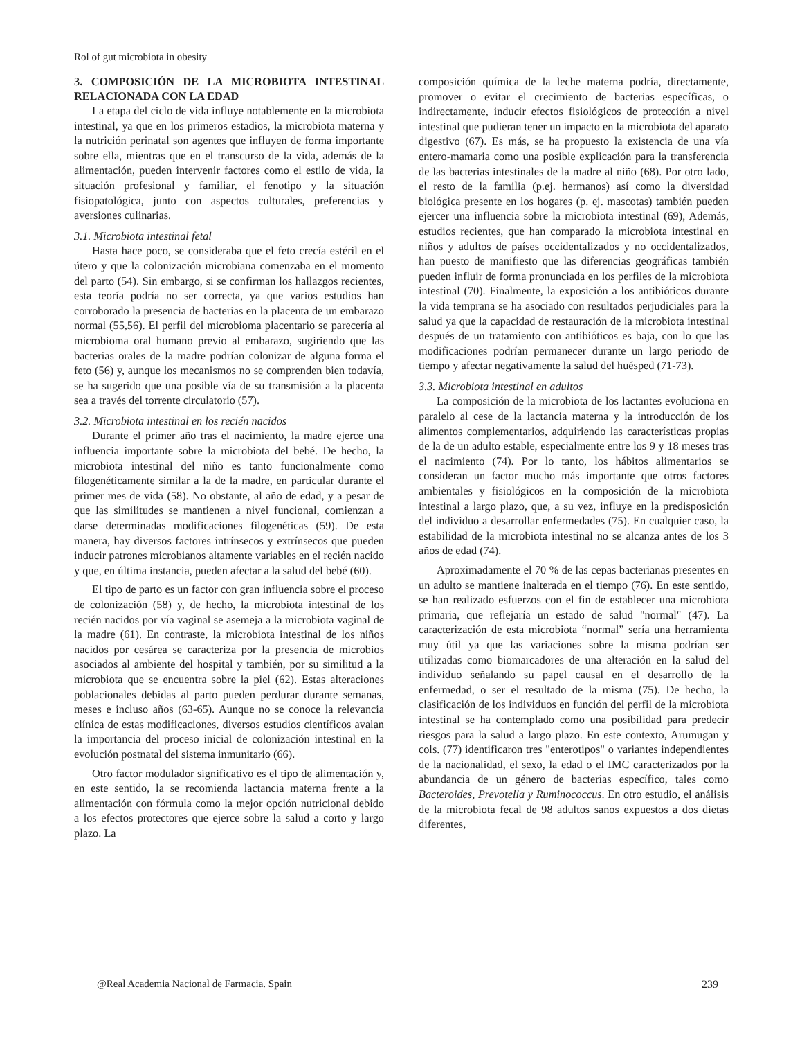Rol of gut microbiota in obesity
3. COMPOSICIÓN DE LA MICROBIOTA INTESTINAL RELACIONADA CON LA EDAD
La etapa del ciclo de vida influye notablemente en la microbiota intestinal, ya que en los primeros estadios, la microbiota materna y la nutrición perinatal son agentes que influyen de forma importante sobre ella, mientras que en el transcurso de la vida, además de la alimentación, pueden intervenir factores como el estilo de vida, la situación profesional y familiar, el fenotipo y la situación fisiopatológica, junto con aspectos culturales, preferencias y aversiones culinarias.
3.1. Microbiota intestinal fetal
Hasta hace poco, se consideraba que el feto crecía estéril en el útero y que la colonización microbiana comenzaba en el momento del parto (54). Sin embargo, si se confirman los hallazgos recientes, esta teoría podría no ser correcta, ya que varios estudios han corroborado la presencia de bacterias en la placenta de un embarazo normal (55,56). El perfil del microbioma placentario se parecería al microbioma oral humano previo al embarazo, sugiriendo que las bacterias orales de la madre podrían colonizar de alguna forma el feto (56) y, aunque los mecanismos no se comprenden bien todavía, se ha sugerido que una posible vía de su transmisión a la placenta sea a través del torrente circulatorio (57).
3.2. Microbiota intestinal en los recién nacidos
Durante el primer año tras el nacimiento, la madre ejerce una influencia importante sobre la microbiota del bebé. De hecho, la microbiota intestinal del niño es tanto funcionalmente como filogenéticamente similar a la de la madre, en particular durante el primer mes de vida (58). No obstante, al año de edad, y a pesar de que las similitudes se mantienen a nivel funcional, comienzan a darse determinadas modificaciones filogenéticas (59). De esta manera, hay diversos factores intrínsecos y extrínsecos que pueden inducir patrones microbianos altamente variables en el recién nacido y que, en última instancia, pueden afectar a la salud del bebé (60).
El tipo de parto es un factor con gran influencia sobre el proceso de colonización (58) y, de hecho, la microbiota intestinal de los recién nacidos por vía vaginal se asemeja a la microbiota vaginal de la madre (61). En contraste, la microbiota intestinal de los niños nacidos por cesárea se caracteriza por la presencia de microbios asociados al ambiente del hospital y también, por su similitud a la microbiota que se encuentra sobre la piel (62). Estas alteraciones poblacionales debidas al parto pueden perdurar durante semanas, meses e incluso años (63-65). Aunque no se conoce la relevancia clínica de estas modificaciones, diversos estudios científicos avalan la importancia del proceso inicial de colonización intestinal en la evolución postnatal del sistema inmunitario (66).
Otro factor modulador significativo es el tipo de alimentación y, en este sentido, la se recomienda lactancia materna frente a la alimentación con fórmula como la mejor opción nutricional debido a los efectos protectores que ejerce sobre la salud a corto y largo plazo. La
composición química de la leche materna podría, directamente, promover o evitar el crecimiento de bacterias específicas, o indirectamente, inducir efectos fisiológicos de protección a nivel intestinal que pudieran tener un impacto en la microbiota del aparato digestivo (67). Es más, se ha propuesto la existencia de una vía entero-mamaria como una posible explicación para la transferencia de las bacterias intestinales de la madre al niño (68). Por otro lado, el resto de la familia (p.ej. hermanos) así como la diversidad biológica presente en los hogares (p. ej. mascotas) también pueden ejercer una influencia sobre la microbiota intestinal (69), Además, estudios recientes, que han comparado la microbiota intestinal en niños y adultos de países occidentalizados y no occidentalizados, han puesto de manifiesto que las diferencias geográficas también pueden influir de forma pronunciada en los perfiles de la microbiota intestinal (70). Finalmente, la exposición a los antibióticos durante la vida temprana se ha asociado con resultados perjudiciales para la salud ya que la capacidad de restauración de la microbiota intestinal después de un tratamiento con antibióticos es baja, con lo que las modificaciones podrían permanecer durante un largo periodo de tiempo y afectar negativamente la salud del huésped (71-73).
3.3. Microbiota intestinal en adultos
La composición de la microbiota de los lactantes evoluciona en paralelo al cese de la lactancia materna y la introducción de los alimentos complementarios, adquiriendo las características propias de la de un adulto estable, especialmente entre los 9 y 18 meses tras el nacimiento (74). Por lo tanto, los hábitos alimentarios se consideran un factor mucho más importante que otros factores ambientales y fisiológicos en la composición de la microbiota intestinal a largo plazo, que, a su vez, influye en la predisposición del individuo a desarrollar enfermedades (75). En cualquier caso, la estabilidad de la microbiota intestinal no se alcanza antes de los 3 años de edad (74).
Aproximadamente el 70 % de las cepas bacterianas presentes en un adulto se mantiene inalterada en el tiempo (76). En este sentido, se han realizado esfuerzos con el fin de establecer una microbiota primaria, que reflejaría un estado de salud "normal" (47). La caracterización de esta microbiota “normal” sería una herramienta muy útil ya que las variaciones sobre la misma podrían ser utilizadas como biomarcadores de una alteración en la salud del individuo señalando su papel causal en el desarrollo de la enfermedad, o ser el resultado de la misma (75). De hecho, la clasificación de los individuos en función del perfil de la microbiota intestinal se ha contemplado como una posibilidad para predecir riesgos para la salud a largo plazo. En este contexto, Arumugan y cols. (77) identificaron tres "enterotipos" o variantes independientes de la nacionalidad, el sexo, la edad o el IMC caracterizados por la abundancia de un género de bacterias específico, tales como Bacteroides, Prevotella y Ruminococcus. En otro estudio, el análisis de la microbiota fecal de 98 adultos sanos expuestos a dos dietas diferentes,
@Real Academia Nacional de Farmacia. Spain 239